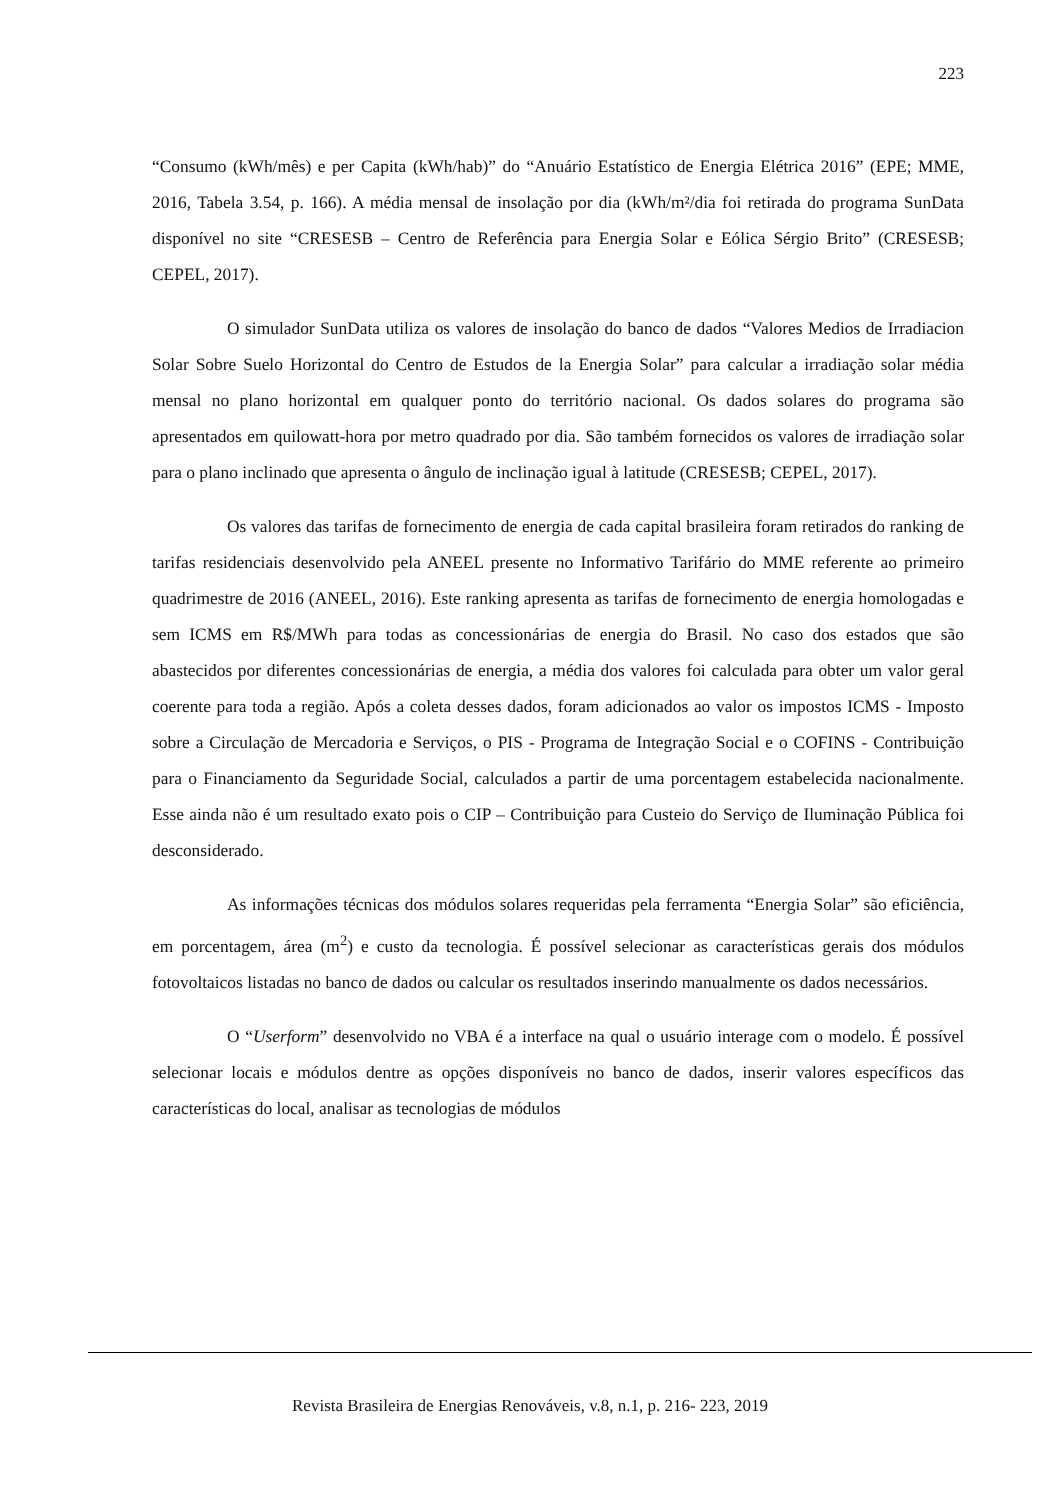223
“Consumo (kWh/mês) e per Capita (kWh/hab)” do “Anuário Estatístico de Energia Elétrica 2016” (EPE; MME, 2016, Tabela 3.54, p. 166). A média mensal de insolação por dia (kWh/m²/dia foi retirada do programa SunData disponível no site “CRESESB – Centro de Referência para Energia Solar e Eólica Sérgio Brito” (CRESESB; CEPEL, 2017).
O simulador SunData utiliza os valores de insolação do banco de dados “Valores Medios de Irradiacion Solar Sobre Suelo Horizontal do Centro de Estudos de la Energia Solar” para calcular a irradiação solar média mensal no plano horizontal em qualquer ponto do território nacional. Os dados solares do programa são apresentados em quilowatt-hora por metro quadrado por dia. São também fornecidos os valores de irradiação solar para o plano inclinado que apresenta o ângulo de inclinação igual à latitude (CRESESB; CEPEL, 2017).
Os valores das tarifas de fornecimento de energia de cada capital brasileira foram retirados do ranking de tarifas residenciais desenvolvido pela ANEEL presente no Informativo Tarifário do MME referente ao primeiro quadrimestre de 2016 (ANEEL, 2016). Este ranking apresenta as tarifas de fornecimento de energia homologadas e sem ICMS em R$/MWh para todas as concessionárias de energia do Brasil. No caso dos estados que são abastecidos por diferentes concessionárias de energia, a média dos valores foi calculada para obter um valor geral coerente para toda a região. Após a coleta desses dados, foram adicionados ao valor os impostos ICMS - Imposto sobre a Circulação de Mercadoria e Serviços, o PIS - Programa de Integração Social e o COFINS - Contribuição para o Financiamento da Seguridade Social, calculados a partir de uma porcentagem estabelecida nacionalmente. Esse ainda não é um resultado exato pois o CIP – Contribuição para Custeio do Serviço de Iluminação Pública foi desconsiderado.
As informações técnicas dos módulos solares requeridas pela ferramenta “Energia Solar” são eficiência, em porcentagem, área (m<sup>2</sup>) e custo da tecnologia. É possível selecionar as características gerais dos módulos fotovoltaicos listadas no banco de dados ou calcular os resultados inserindo manualmente os dados necessários.
O “Userform” desenvolvido no VBA é a interface na qual o usuário interage com o modelo. É possível selecionar locais e módulos dentre as opções disponíveis no banco de dados, inserir valores específicos das características do local, analisar as tecnologias de módulos
Revista Brasileira de Energias Renováveis, v.8, n.1, p. 216- 223, 2019